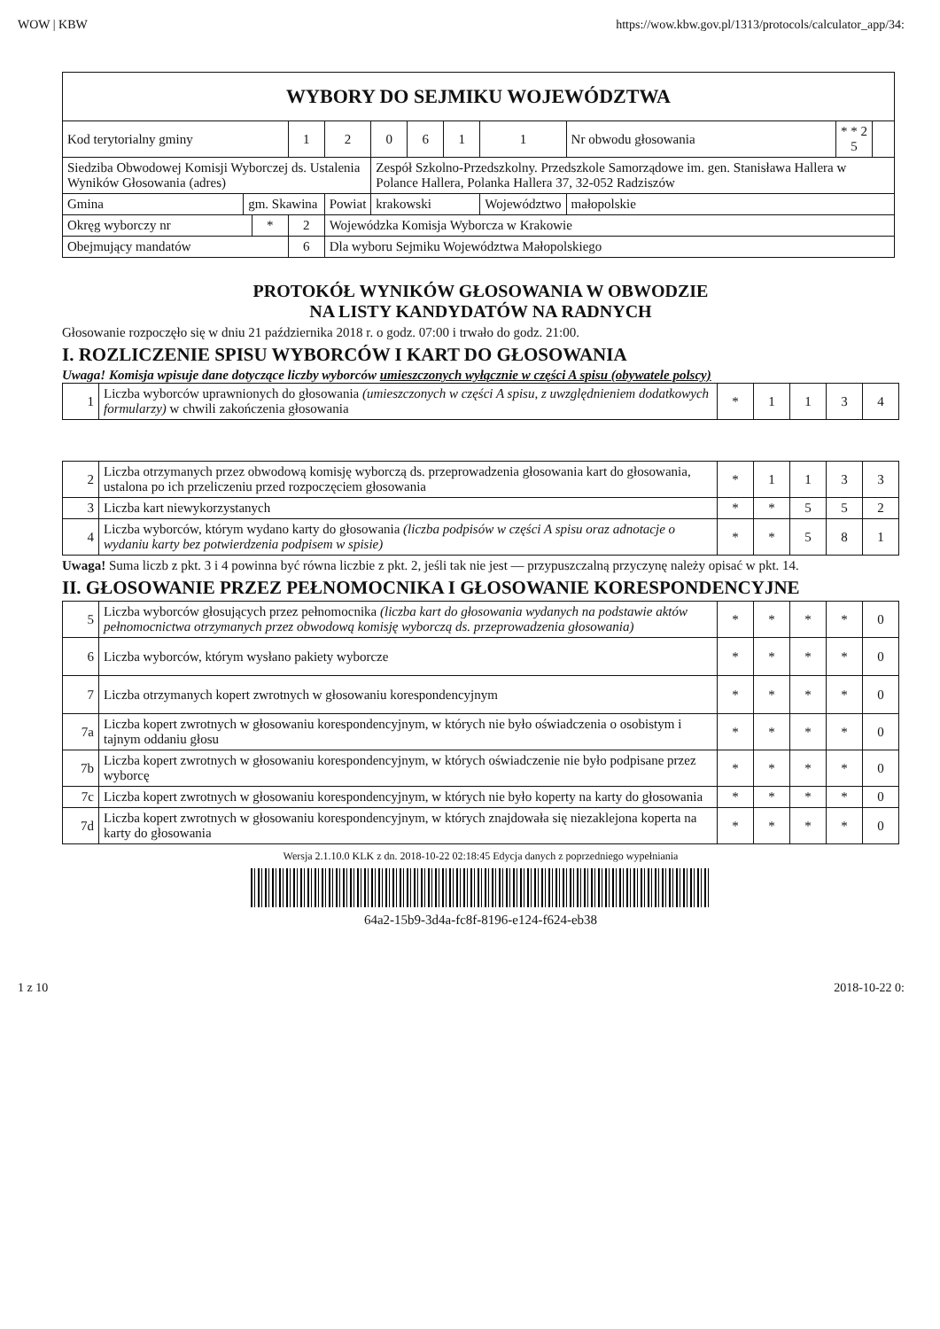WOW | KBW https://wow.kbw.gov.pl/1313/protocols/calculator_app/34:
| WYBORY DO SEJMIKU WOJEWÓDZTWA | | | | | | | | | | | |
| --- | --- | --- | --- | --- | --- | --- | --- | --- | --- | --- | --- |
| Kod terytorialny gminy | | | 1 | 2 | 0 | 6 | 1 | 1 | Nr obwodu głosowania | * * 2 5 | |
| Siedziba Obwodowej Komisji Wyborczej ds. Ustalenia Wyników Głosowania (adres) | | | | | Zespół Szkolno-Przedszkolny. Przedszkole Samorządowe im. gen. Stanisława Hallera w Polance Hallera, Polanka Hallera 37, 32-052 Radziszów | | | | | | |
| Gmina | gm. Skawina | | | Powiat | krakowski | | | Województwo | małopolskie | | |
| Okręg wyborczy nr | | * | 2 | Wojewódzka Komisja Wyborcza w Krakowie | | | | | | | |
| Obejmujący mandatów | | | 6 | Dla wyboru Sejmiku Województwa Małopolskiego | | | | | | | |
PROTOKÓŁ WYNIKÓW GŁOSOWANIA W OBWODZIE
NA LISTY KANDYDATÓW NA RADNYCH
Głosowanie rozpoczęło się w dniu 21 października 2018 r. o godz. 07:00 i trwało do godz. 21:00.
I. ROZLICZENIE SPISU WYBORCÓW I KART DO GŁOSOWANIA
Uwaga! Komisja wpisuje dane dotyczące liczby wyborców umieszczonych wyłącznie w części A spisu (obywatele polscy)
| 1 | Liczba wyborców uprawnionych do głosowania (umieszczonych w części A spisu, z uwzględnieniem dodatkowych formularzy) w chwili zakończenia głosowania | * | 1 | 1 | 3 | 4 |
| 2 | Liczba otrzymanych przez obwodową komisję wyborczą ds. przeprowadzenia głosowania kart do głosowania, ustalona po ich przeliczeniu przed rozpoczęciem głosowania | * | 1 | 1 | 3 | 3 |
| 3 | Liczba kart niewykorzystanych | * | * | 5 | 5 | 2 |
| 4 | Liczba wyborców, którym wydano karty do głosowania (liczba podpisów w części A spisu oraz adnotacje o wydaniu karty bez potwierdzenia podpisem w spisie) | * | * | 5 | 8 | 1 |
Uwaga! Suma liczb z pkt. 3 i 4 powinna być równa liczbie z pkt. 2, jeśli tak nie jest — przypuszczalną przyczynę należy opisać w pkt. 14.
II. GŁOSOWANIE PRZEZ PEŁNOMOCNIKA I GŁOSOWANIE KORESPONDENCYJNE
| 5 | Liczba wyborców głosujących przez pełnomocnika (liczba kart do głosowania wydanych na podstawie aktów pełnomocnictwa otrzymanych przez obwodową komisję wyborczą ds. przeprowadzenia głosowania) | * | * | * | * | 0 |
| 6 | Liczba wyborców, którym wysłano pakiety wyborcze | * | * | * | * | 0 |
| 7 | Liczba otrzymanych kopert zwrotnych w głosowaniu korespondencyjnym | * | * | * | * | 0 |
| 7a | Liczba kopert zwrotnych w głosowaniu korespondencyjnym, w których nie było oświadczenia o osobistym i tajnym oddaniu głosu | * | * | * | * | 0 |
| 7b | Liczba kopert zwrotnych w głosowaniu korespondencyjnym, w których oświadczenie nie było podpisane przez wyborcę | * | * | * | * | 0 |
| 7c | Liczba kopert zwrotnych w głosowaniu korespondencyjnym, w których nie było koperty na karty do głosowania | * | * | * | * | 0 |
| 7d | Liczba kopert zwrotnych w głosowaniu korespondencyjnym, w których znajdowała się niezaklejona koperta na karty do głosowania | * | * | * | * | 0 |
Wersja 2.1.10.0 KLK z dn. 2018-10-22 02:18:45 Edycja danych z poprzedniego wypełniania
64a2-15b9-3d4a-fc8f-8196-e124-f624-eb38
1 z 10 2018-10-22 0: